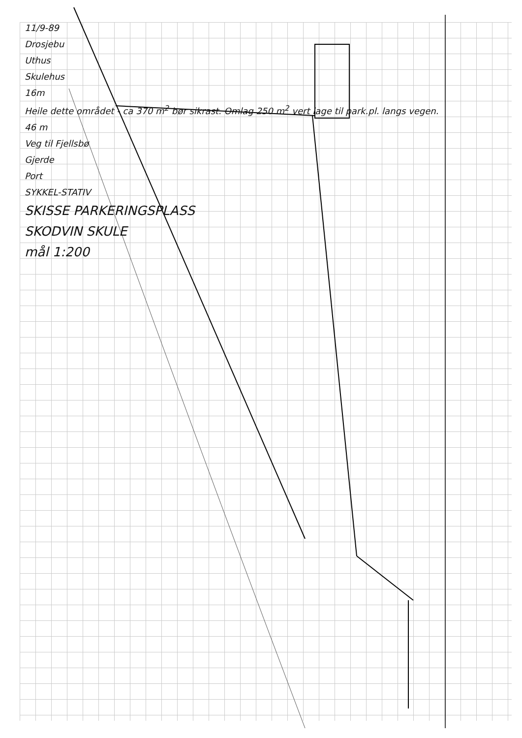11/9-89
Drosjebu
Uthus
Skulehus
16m
Heile dette området - ca 370 m<sup>2</sup> bør sikrast. Omlag 250 m<sup>2</sup> vert lage til park.pl. langs vegen.
46 m
Veg til Fjellsbø
Gjerde
Port
SYKKEL-STATIV
SKISSE PARKERINGSPLASS
SKODVIN SKULE
mål 1:200